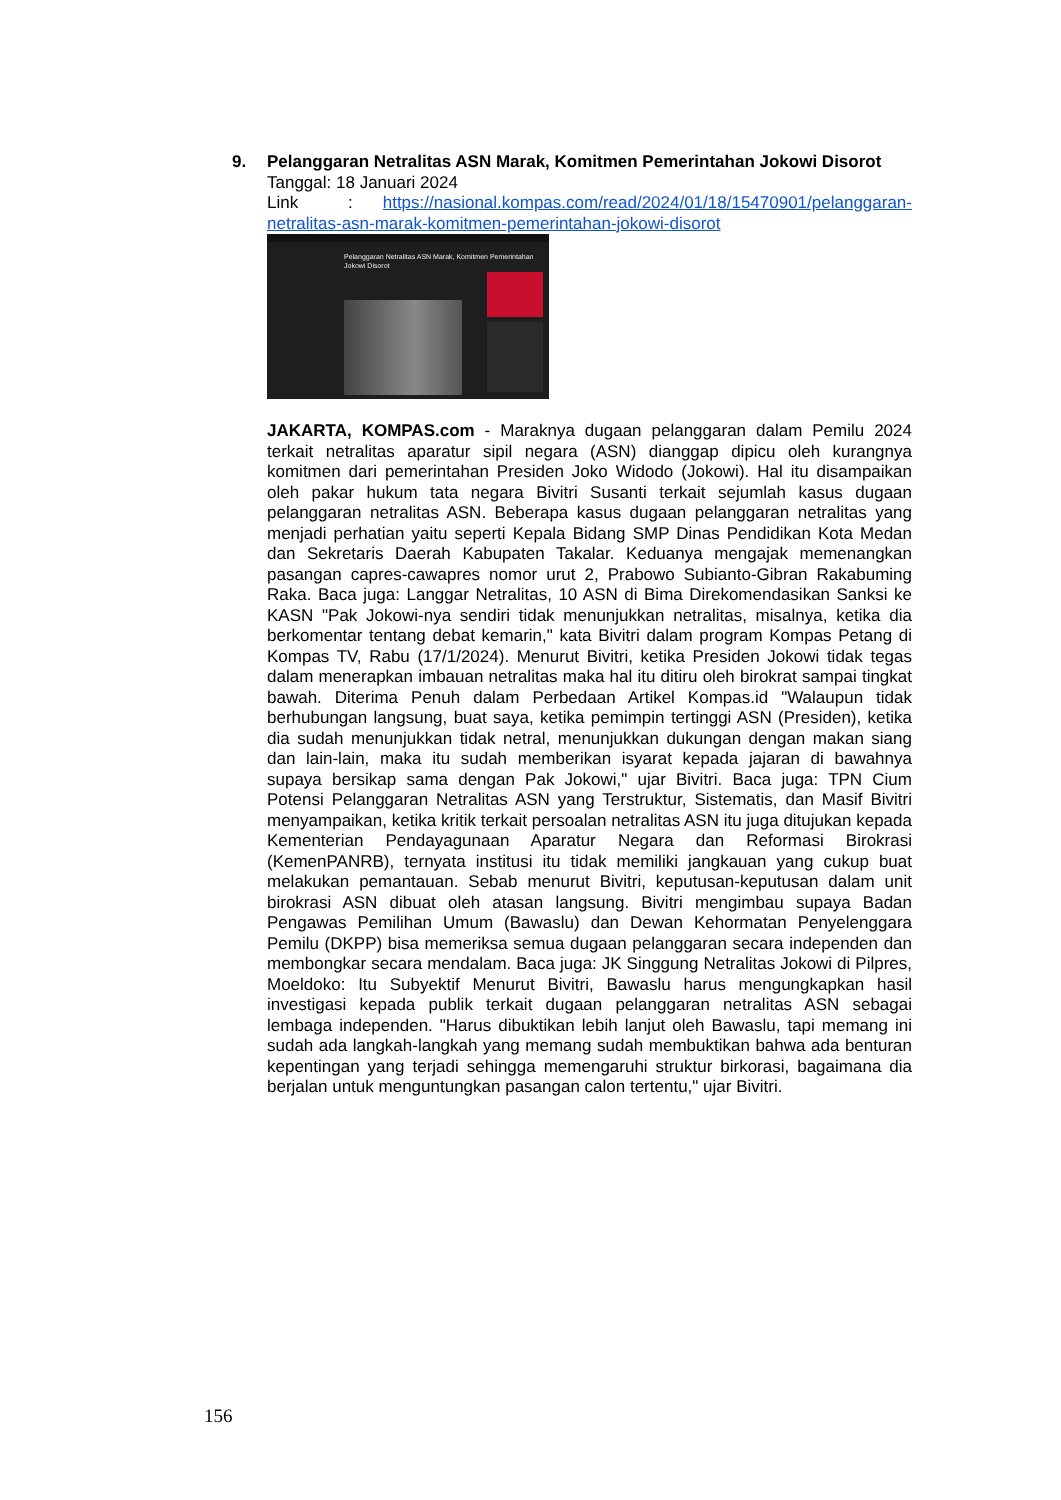9. Pelanggaran Netralitas ASN Marak, Komitmen Pemerintahan Jokowi Disorot
Tanggal: 18 Januari 2024
Link : https://nasional.kompas.com/read/2024/01/18/15470901/pelanggaran-netralitas-asn-marak-komitmen-pemerintahan-jokowi-disorot
Pelanggaran Netralitas ASN Marak, Komitmen Pemerintahan Jokowi Disorot
JAKARTA, KOMPAS.com - Maraknya dugaan pelanggaran dalam Pemilu 2024 terkait netralitas aparatur sipil negara (ASN) dianggap dipicu oleh kurangnya komitmen dari pemerintahan Presiden Joko Widodo (Jokowi). Hal itu disampaikan oleh pakar hukum tata negara Bivitri Susanti terkait sejumlah kasus dugaan pelanggaran netralitas ASN. Beberapa kasus dugaan pelanggaran netralitas yang menjadi perhatian yaitu seperti Kepala Bidang SMP Dinas Pendidikan Kota Medan dan Sekretaris Daerah Kabupaten Takalar. Keduanya mengajak memenangkan pasangan capres-cawapres nomor urut 2, Prabowo Subianto-Gibran Rakabuming Raka. Baca juga: Langgar Netralitas, 10 ASN di Bima Direkomendasikan Sanksi ke KASN "Pak Jokowi-nya sendiri tidak menunjukkan netralitas, misalnya, ketika dia berkomentar tentang debat kemarin," kata Bivitri dalam program Kompas Petang di Kompas TV, Rabu (17/1/2024). Menurut Bivitri, ketika Presiden Jokowi tidak tegas dalam menerapkan imbauan netralitas maka hal itu ditiru oleh birokrat sampai tingkat bawah. Diterima Penuh dalam Perbedaan Artikel Kompas.id "Walaupun tidak berhubungan langsung, buat saya, ketika pemimpin tertinggi ASN (Presiden), ketika dia sudah menunjukkan tidak netral, menunjukkan dukungan dengan makan siang dan lain-lain, maka itu sudah memberikan isyarat kepada jajaran di bawahnya supaya bersikap sama dengan Pak Jokowi," ujar Bivitri. Baca juga: TPN Cium Potensi Pelanggaran Netralitas ASN yang Terstruktur, Sistematis, dan Masif Bivitri menyampaikan, ketika kritik terkait persoalan netralitas ASN itu juga ditujukan kepada Kementerian Pendayagunaan Aparatur Negara dan Reformasi Birokrasi (KemenPANRB), ternyata institusi itu tidak memiliki jangkauan yang cukup buat melakukan pemantauan. Sebab menurut Bivitri, keputusan-keputusan dalam unit birokrasi ASN dibuat oleh atasan langsung. Bivitri mengimbau supaya Badan Pengawas Pemilihan Umum (Bawaslu) dan Dewan Kehormatan Penyelenggara Pemilu (DKPP) bisa memeriksa semua dugaan pelanggaran secara independen dan membongkar secara mendalam. Baca juga: JK Singgung Netralitas Jokowi di Pilpres, Moeldoko: Itu Subyektif Menurut Bivitri, Bawaslu harus mengungkapkan hasil investigasi kepada publik terkait dugaan pelanggaran netralitas ASN sebagai lembaga independen. "Harus dibuktikan lebih lanjut oleh Bawaslu, tapi memang ini sudah ada langkah-langkah yang memang sudah membuktikan bahwa ada benturan kepentingan yang terjadi sehingga memengaruhi struktur birkorasi, bagaimana dia berjalan untuk menguntungkan pasangan calon tertentu," ujar Bivitri.
156